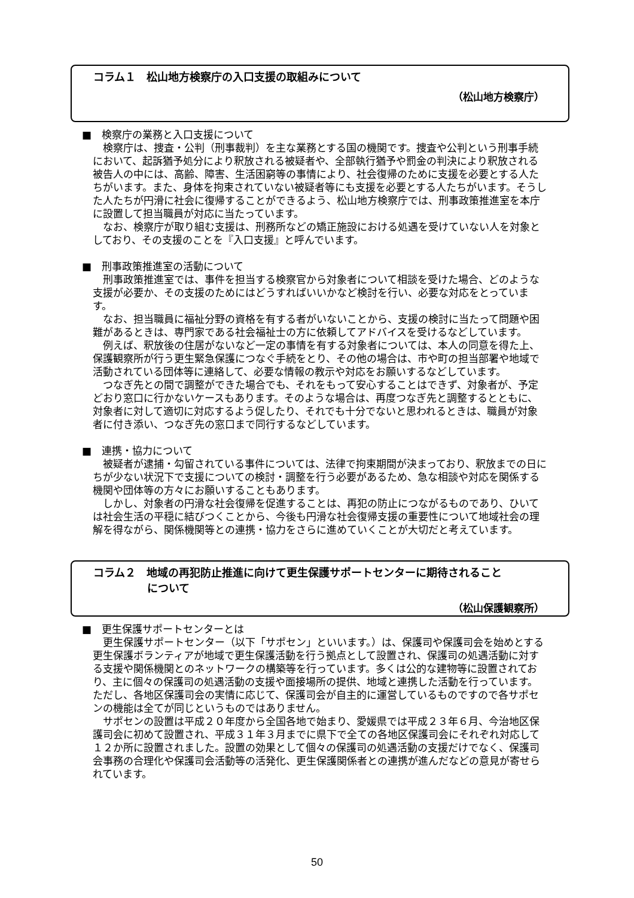コラム１　松山地方検察庁の入口支援の取組みについて
（松山地方検察庁）
■　検察庁の業務と入口支援について
検察庁は、捜査・公判（刑事裁判）を主な業務とする国の機関です。捜査や公判という刑事手続において、起訴猶予処分により釈放される被疑者や、全部執行猶予や罰金の判決により釈放される被告人の中には、高齢、障害、生活困窮等の事情により、社会復帰のために支援を必要とする人たちがいます。また、身体を拘束されていない被疑者等にも支援を必要とする人たちがいます。そうした人たちが円滑に社会に復帰することができるよう、松山地方検察庁では、刑事政策推進室を本庁に設置して担当職員が対応に当たっています。
なお、検察庁が取り組む支援は、刑務所などの矯正施設における処遇を受けていない人を対象としており、その支援のことを『入口支援』と呼んでいます。
■　刑事政策推進室の活動について
刑事政策推進室では、事件を担当する検察官から対象者について相談を受けた場合、どのような支援が必要か、その支援のためにはどうすればいいかなど検討を行い、必要な対応をとっています。
なお、担当職員に福祉分野の資格を有する者がいないことから、支援の検討に当たって問題や困難があるときは、専門家である社会福祉士の方に依頼してアドバイスを受けるなどしています。
例えば、釈放後の住居がないなど一定の事情を有する対象者については、本人の同意を得た上、保護観察所が行う更生緊急保護につなぐ手続をとり、その他の場合は、市や町の担当部署や地域で活動されている団体等に連絡して、必要な情報の教示や対応をお願いするなどしています。
つなぎ先との間で調整ができた場合でも、それをもって安心することはできず、対象者が、予定どおり窓口に行かないケースもあります。そのような場合は、再度つなぎ先と調整するとともに、対象者に対して適切に対応するよう促したり、それでも十分でないと思われるときは、職員が対象者に付き添い、つなぎ先の窓口まで同行するなどしています。
■　連携・協力について
被疑者が逮捕・勾留されている事件については、法律で拘束期間が決まっており、釈放までの日にちが少ない状況下で支援についての検討・調整を行う必要があるため、急な相談や対応を関係する機関や団体等の方々にお願いすることもあります。
しかし、対象者の円滑な社会復帰を促進することは、再犯の防止につながるものであり、ひいては社会生活の平穏に結びつくことから、今後も円滑な社会復帰支援の重要性について地域社会の理解を得ながら、関係機関等との連携・協力をさらに進めていくことが大切だと考えています。
コラム２　地域の再犯防止推進に向けて更生保護サポートセンターに期待されること
　　　　　について
（松山保護観察所）
■　更生保護サポートセンターとは
更生保護サポートセンター（以下「サポセン」といいます。）は、保護司や保護司会を始めとする更生保護ボランティアが地域で更生保護活動を行う拠点として設置され、保護司の処遇活動に対する支援や関係機関とのネットワークの構築等を行っています。多くは公的な建物等に設置されており、主に個々の保護司の処遇活動の支援や面接場所の提供、地域と連携した活動を行っています。ただし、各地区保護司会の実情に応じて、保護司会が自主的に運営しているものですので各サポセンの機能は全てが同じというものではありません。
サポセンの設置は平成２０年度から全国各地で始まり、愛媛県では平成２３年６月、今治地区保護司会に初めて設置され、平成３１年３月までに県下で全ての各地区保護司会にそれぞれ対応して１２か所に設置されました。設置の効果として個々の保護司の処遇活動の支援だけでなく、保護司会事務の合理化や保護司会活動等の活発化、更生保護関係者との連携が進んだなどの意見が寄せられています。
50